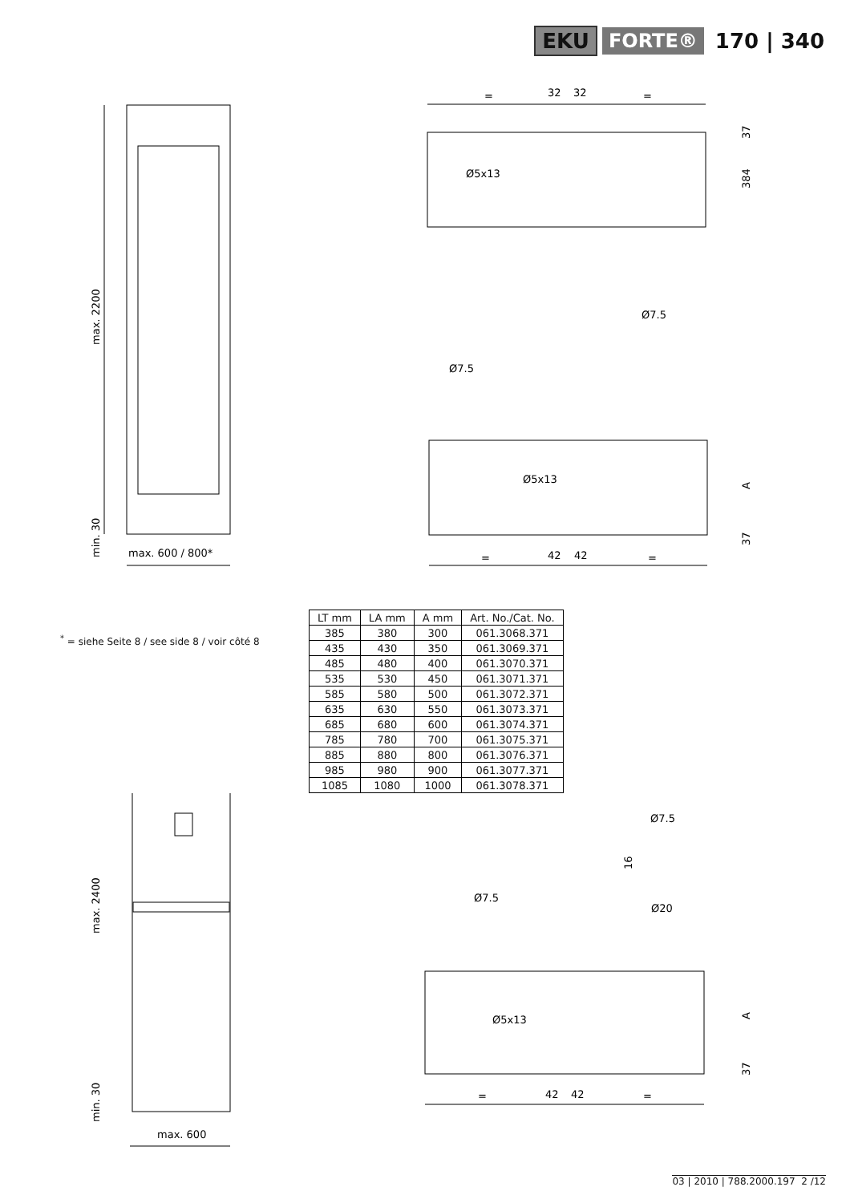EKU FORTE® 170 | 340
max. 2200
min. 30
max. 600 / 800*
=
32
32
=
Ø5x13
37
384
Ø7.5
Ø7.5
Ø5x13
A
37
=
42
42
=
<sup>*</sup> = siehe Seite 8 / see side 8 / voir côté 8
| LT mm | LA mm | A mm | Art. No./Cat. No. |
| --- | --- | --- | --- |
| 385 | 380 | 300 | 061.3068.371 |
| 435 | 430 | 350 | 061.3069.371 |
| 485 | 480 | 400 | 061.3070.371 |
| 535 | 530 | 450 | 061.3071.371 |
| 585 | 580 | 500 | 061.3072.371 |
| 635 | 630 | 550 | 061.3073.371 |
| 685 | 680 | 600 | 061.3074.371 |
| 785 | 780 | 700 | 061.3075.371 |
| 885 | 880 | 800 | 061.3076.371 |
| 985 | 980 | 900 | 061.3077.371 |
| 1085 | 1080 | 1000 | 061.3078.371 |
max. 2400
min. 30
max. 600
Ø7.5
16
Ø20
Ø7.5
Ø5x13
A
37
=
42
42
=
03 | 2010 | 788.2000.197 2 /12